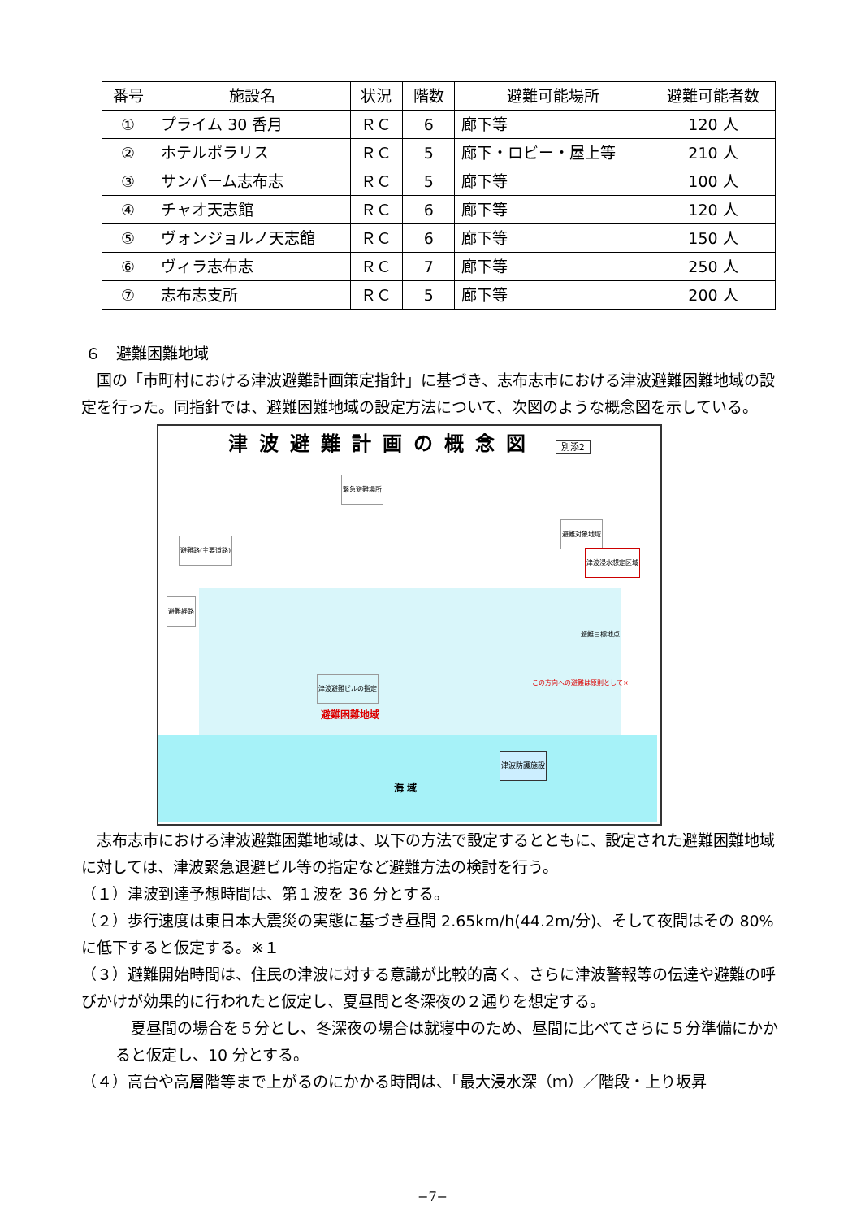| 番号 | 施設名 | 状況 | 階数 | 避難可能場所 | 避難可能者数 |
| --- | --- | --- | --- | --- | --- |
| ① | プライム 30 香月 | ＲＣ | 6 | 廊下等 | 120 人 |
| ② | ホテルポラリス | ＲＣ | 5 | 廊下・ロビー・屋上等 | 210 人 |
| ③ | サンパーム志布志 | ＲＣ | 5 | 廊下等 | 100 人 |
| ④ | チャオ天志館 | ＲＣ | 6 | 廊下等 | 120 人 |
| ⑤ | ヴォンジョルノ天志館 | ＲＣ | 6 | 廊下等 | 150 人 |
| ⑥ | ヴィラ志布志 | ＲＣ | 7 | 廊下等 | 250 人 |
| ⑦ | 志布志支所 | ＲＣ | 5 | 廊下等 | 200 人 |
６　避難困難地域
　国の「市町村における津波避難計画策定指針」に基づき、志布志市における津波避難困難地域の設定を行った。同指針では、避難困難地域の設定方法について、次図のような概念図を示している。
津波避難計画の概念図 別添2
避難困難地域
海 域
緊急避難場所
避難路(主要道路)
避難対象地域
津波浸水想定区域
避難経路
避難目標地点
津波避難ビルの指定
この方向への避難は原則として×
津波防護施設
　志布志市における津波避難困難地域は、以下の方法で設定するとともに、設定された避難困難地域に対しては、津波緊急退避ビル等の指定など避難方法の検討を行う。
（１）津波到達予想時間は、第１波を 36 分とする。
（２）歩行速度は東日本大震災の実態に基づき昼間 2.65km/h(44.2m/分)、そして夜間はその 80%に低下すると仮定する。※１
（３）避難開始時間は、住民の津波に対する意識が比較的高く、さらに津波警報等の伝達や避難の呼びかけが効果的に行われたと仮定し、夏昼間と冬深夜の２通りを想定する。
　夏昼間の場合を５分とし、冬深夜の場合は就寝中のため、昼間に比べてさらに５分準備にかかると仮定し、10 分とする。
（４）高台や高層階等まで上がるのにかかる時間は、「最大浸水深（ｍ）／階段・上り坂昇
−7−